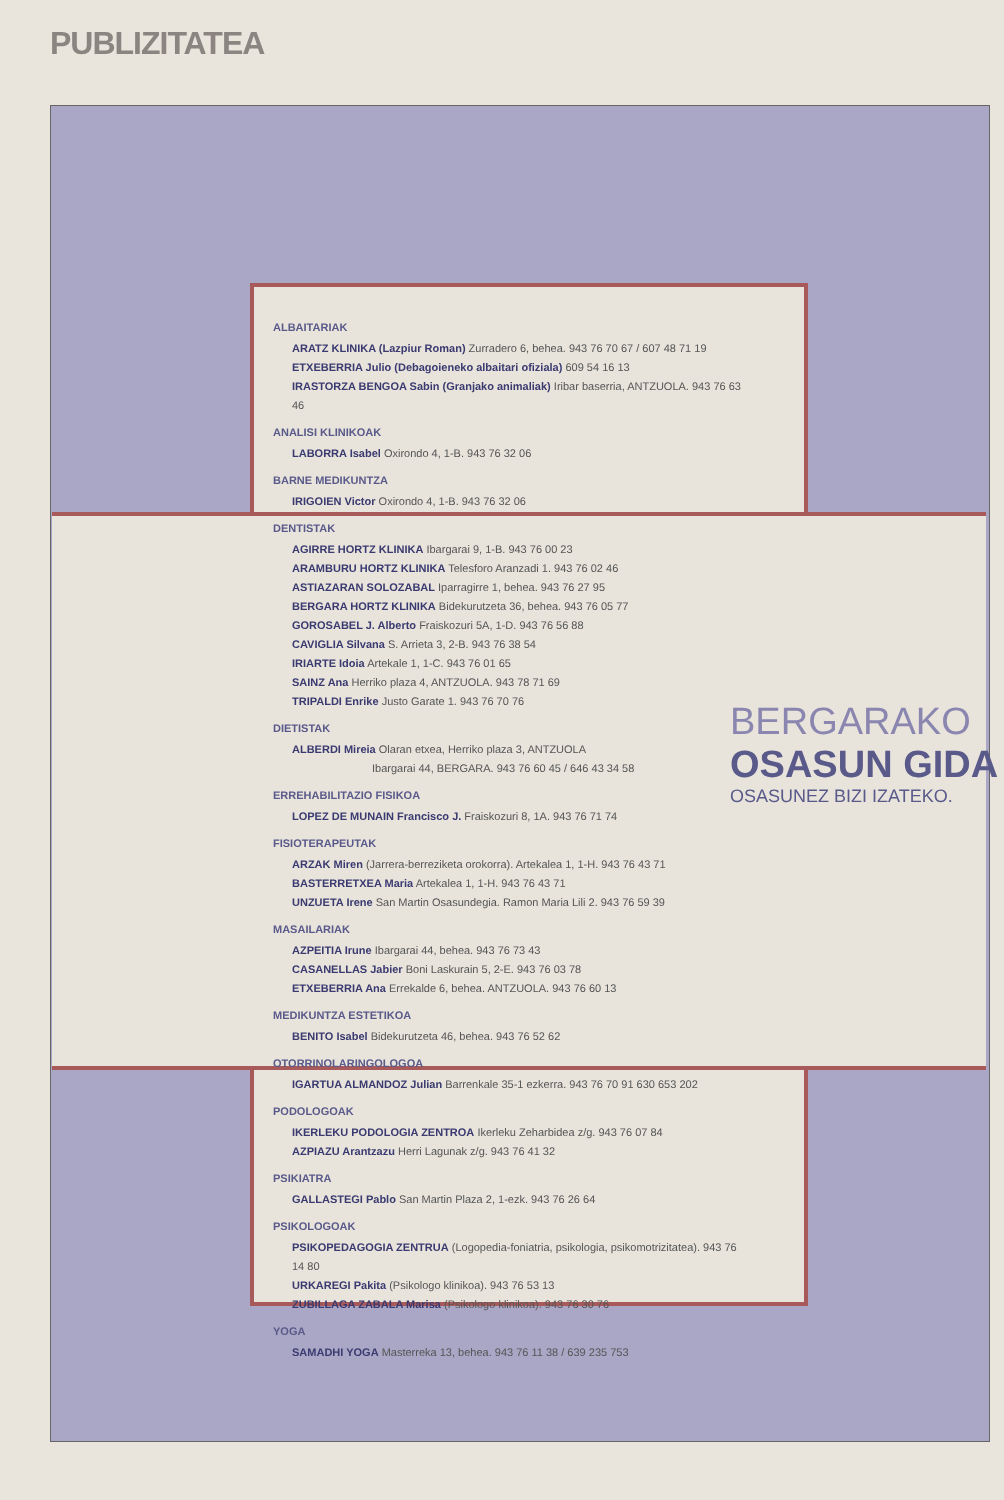PUBLIZITATEA
ALBAITARIAK
ARATZ KLINIKA (Lazpiur Roman) Zurradero 6, behea. 943 76 70 67 / 607 48 71 19
ETXEBERRIA Julio (Debagoieneko albaitari ofiziala) 609 54 16 13
IRASTORZA BENGOA Sabin (Granjako animaliak) Iribar baserria, ANTZUOLA. 943 76 63 46
ANALISI KLINIKOAK
LABORRA Isabel Oxirondo 4, 1-B. 943 76 32 06
BARNE MEDIKUNTZA
IRIGOIEN Victor Oxirondo 4, 1-B. 943 76 32 06
DENTISTAK
AGIRRE HORTZ KLINIKA Ibargarai 9, 1-B. 943 76 00 23
ARAMBURU HORTZ KLINIKA Telesforo Aranzadi 1. 943 76 02 46
ASTIAZARAN SOLOZABAL Iparragirre 1, behea. 943 76 27 95
BERGARA HORTZ KLINIKA Bidekurutzeta 36, behea. 943 76 05 77
GOROSABEL J. Alberto Fraiskozuri 5A, 1-D. 943 76 56 88
CAVIGLIA Silvana S. Arrieta 3, 2-B. 943 76 38 54
IRIARTE Idoia Artekale 1, 1-C. 943 76 01 65
SAINZ Ana Herriko plaza 4, ANTZUOLA. 943 78 71 69
TRIPALDI Enrike Justo Garate 1. 943 76 70 76
DIETISTAK
ALBERDI Mireia Olaran etxea, Herriko plaza 3, ANTZUOLA
Ibargarai 44, BERGARA. 943 76 60 45 / 646 43 34 58
ERREHABILITAZIO FISIKOA
LOPEZ DE MUNAIN Francisco J. Fraiskozuri 8, 1A. 943 76 71 74
FISIOTERAPEUTAK
ARZAK Miren (Jarrera-berreziketa orokorra). Artekalea 1, 1-H. 943 76 43 71
BASTERRETXEA Maria Artekalea 1, 1-H. 943 76 43 71
UNZUETA Irene San Martin Osasundegia. Ramon Maria Lili 2. 943 76 59 39
MASAILARIAK
AZPEITIA Irune Ibargarai 44, behea. 943 76 73 43
CASANELLAS Jabier Boni Laskurain 5, 2-E. 943 76 03 78
ETXEBERRIA Ana Errekalde 6, behea. ANTZUOLA. 943 76 60 13
MEDIKUNTZA ESTETIKOA
BENITO Isabel Bidekurutzeta 46, behea. 943 76 52 62
OTORRINOLARINGOLOGOA
IGARTUA ALMANDOZ Julian Barrenkale 35-1 ezkerra. 943 76 70 91 630 653 202
PODOLOGOAK
IKERLEKU PODOLOGIA ZENTROA Ikerleku Zeharbidea z/g. 943 76 07 84
AZPIAZU Arantzazu Herri Lagunak z/g. 943 76 41 32
PSIKIATRA
GALLASTEGI Pablo San Martin Plaza 2, 1-ezk. 943 76 26 64
PSIKOLOGOAK
PSIKOPEDAGOGIA ZENTRUA (Logopedia-foniatria, psikologia, psikomotrizitatea). 943 76 14 80
URKAREGI Pakita (Psikologo klinikoa). 943 76 53 13
ZUBILLAGA ZABALA Marisa (Psikologo klinikoa). 943 76 30 76
YOGA
SAMADHI YOGA Masterreka 13, behea. 943 76 11 38 / 639 235 753
BERGARAKO
OSASUN GIDA
OSASUNEZ BIZI IZATEKO.